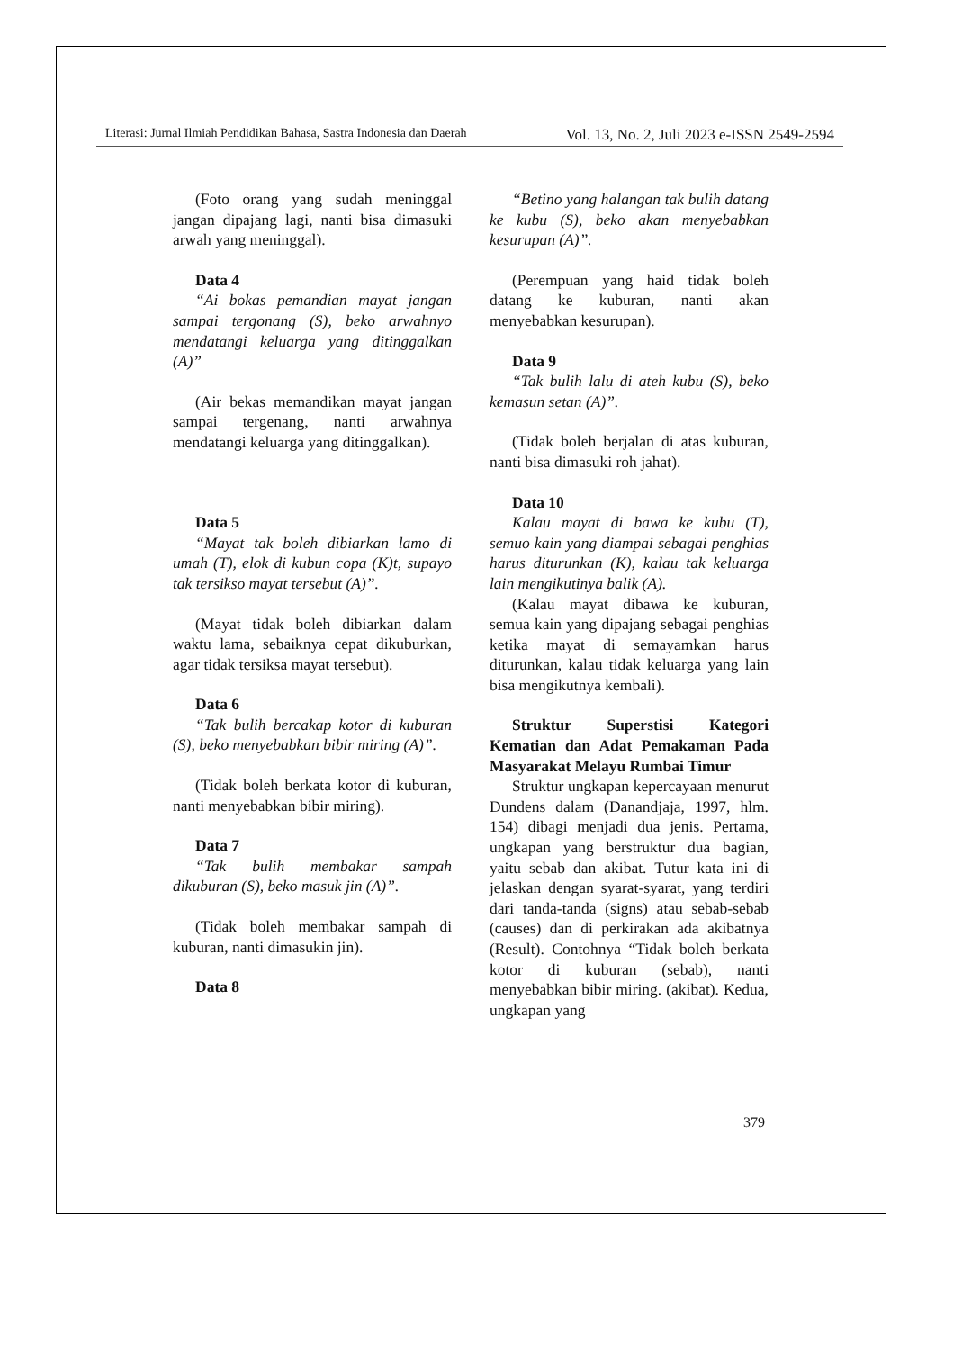Literasi: Jurnal Ilmiah Pendidikan Bahasa, Sastra Indonesia dan Daerah Vol. 13, No. 2, Juli 2023 e-ISSN 2549-2594
(Foto orang yang sudah meninggal jangan dipajang lagi, nanti bisa dimasuki arwah yang meninggal).
Data 4
“Ai bokas pemandian mayat jangan sampai tergonang (S), beko arwahnyo mendatangi keluarga yang ditinggalkan (A)”
(Air bekas memandikan mayat jangan sampai tergenang, nanti arwahnya mendatangi keluarga yang ditinggalkan).
Data 5
“Mayat tak boleh dibiarkan lamo di umah (T), elok di kubun copa (K)t, supayo tak tersikso mayat tersebut (A)”.
(Mayat tidak boleh dibiarkan dalam waktu lama, sebaiknya cepat dikuburkan, agar tidak tersiksa mayat tersebut).
Data 6
“Tak bulih bercakap kotor di kuburan (S), beko menyebabkan bibir miring (A)”.
(Tidak boleh berkata kotor di kuburan, nanti menyebabkan bibir miring).
Data 7
“Tak bulih membakar sampah dikuburan (S), beko masuk jin (A)”.
(Tidak boleh membakar sampah di kuburan, nanti dimasukin jin).
Data 8
“Betino yang halangan tak bulih datang ke kubu (S), beko akan menyebabkan kesurupan (A)”.
(Perempuan yang haid tidak boleh datang ke kuburan, nanti akan menyebabkan kesurupan).
Data 9
“Tak bulih lalu di ateh kubu (S), beko kemasun setan (A)”.
(Tidak boleh berjalan di atas kuburan, nanti bisa dimasuki roh jahat).
Data 10
Kalau mayat di bawa ke kubu (T), semuo kain yang diampai sebagai penghias harus diturunkan (K), kalau tak keluarga lain mengikutinya balik (A).
(Kalau mayat dibawa ke kuburan, semua kain yang dipajang sebagai penghias ketika mayat di semayamkan harus diturunkan, kalau tidak keluarga yang lain bisa mengikutnya kembali).
Struktur Superstisi Kategori Kematian dan Adat Pemakaman Pada Masyarakat Melayu Rumbai Timur
Struktur ungkapan kepercayaan menurut Dundens dalam (Danandjaja, 1997, hlm. 154) dibagi menjadi dua jenis. Pertama, ungkapan yang berstruktur dua bagian, yaitu sebab dan akibat. Tutur kata ini di jelaskan dengan syarat-syarat, yang terdiri dari tanda-tanda (signs) atau sebab-sebab (causes) dan di perkirakan ada akibatnya (Result). Contohnya “Tidak boleh berkata kotor di kuburan (sebab), nanti menyebabkan bibir miring. (akibat). Kedua, ungkapan yang
379